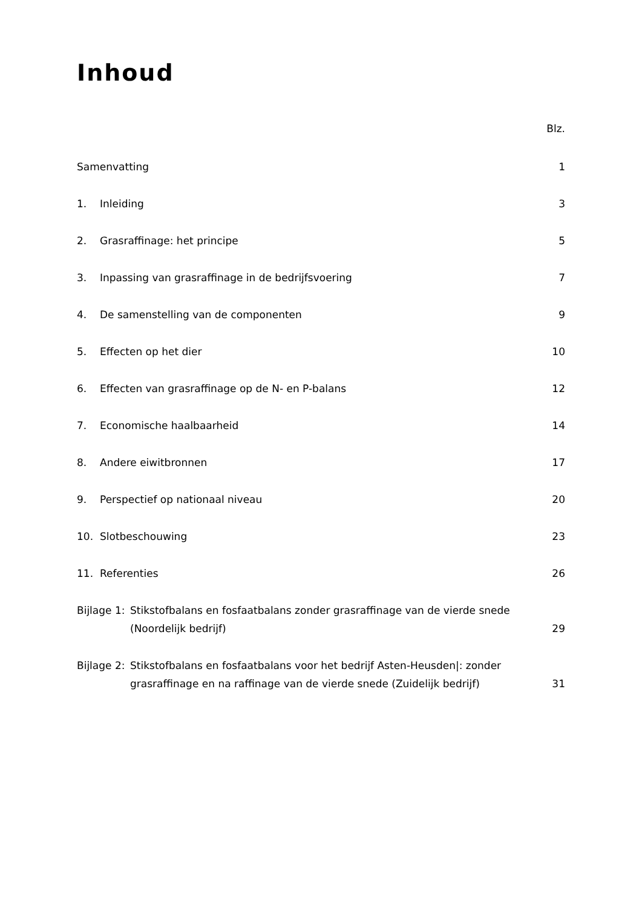Inhoud
Blz.
Samenvatting 1
1. Inleiding 3
2. Grasraffinage: het principe 5
3. Inpassing van grasraffinage in de bedrijfsvoering
7
4. De samenstelling van de componenten
9
5. Effecten op het dier 10
6. Effecten van grasraffinage op de N- en P-balans
12
7. Economische haalbaarheid 14
8. Andere eiwitbronnen 17
9. Perspectief op nationaal niveau
20
10. Slotbeschouwing 23
11. Referenties 26
Bijlage 1:
Stikstofbalans en fosfaatbalans zonder grasraffinage van de vierde snede (Noordelijk bedrijf)
29
Bijlage 2:
Stikstofbalans en fosfaatbalans voor het bedrijf Asten-Heusden|: zonder grasraffinage en na raffinage van de vierde snede (Zuidelijk bedrijf)
31